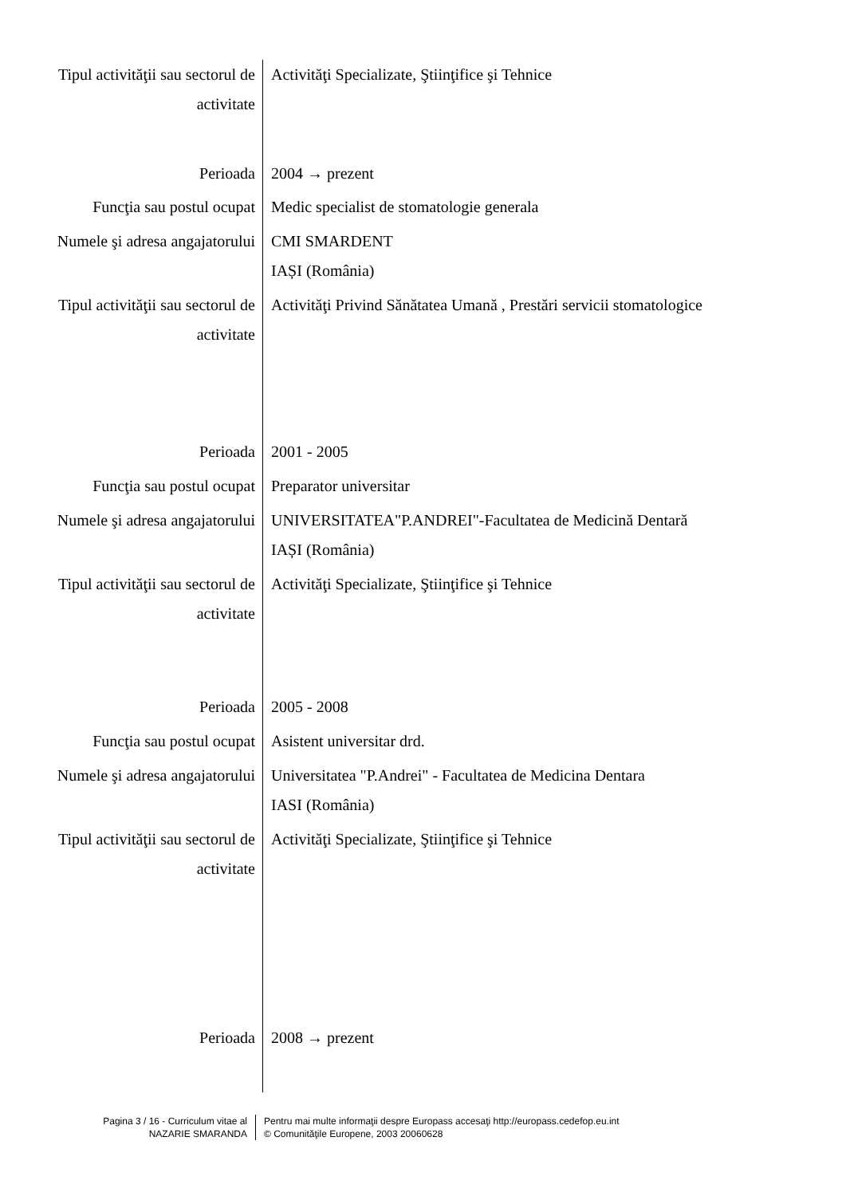Tipul activităţii sau sectorul de activitate
Activităţi Specializate, Ştiinţifice şi Tehnice
Perioada 2004 → prezent
Funcţia sau postul ocupat Medic specialist de stomatologie generala
Numele şi adresa angajatorului
CMI SMARDENT
IAȘI (România)
Tipul activităţii sau sectorul de activitate
Activităţi Privind Sănătatea Umană , Prestări servicii stomatologice
Perioada 2001 - 2005
Funcţia sau postul ocupat Preparator universitar
Numele şi adresa angajatorului
UNIVERSITATEA"P.ANDREI"-Facultatea de Medicină Dentară
IAȘI (România)
Tipul activităţii sau sectorul de activitate
Activităţi Specializate, Ştiinţifice şi Tehnice
Perioada 2005 - 2008
Funcţia sau postul ocupat Asistent universitar drd.
Numele şi adresa angajatorului
Universitatea "P.Andrei" - Facultatea de Medicina Dentara
IASI (România)
Tipul activităţii sau sectorul de activitate
Activităţi Specializate, Ştiinţifice şi Tehnice
Perioada 2008 → prezent
Pagina 3 / 16 - Curriculum vitae al
NAZARIE SMARANDA
Pentru mai multe informaţii despre Europass accesaţi http://europass.cedefop.eu.int
© Comunităţile Europene, 2003 20060628